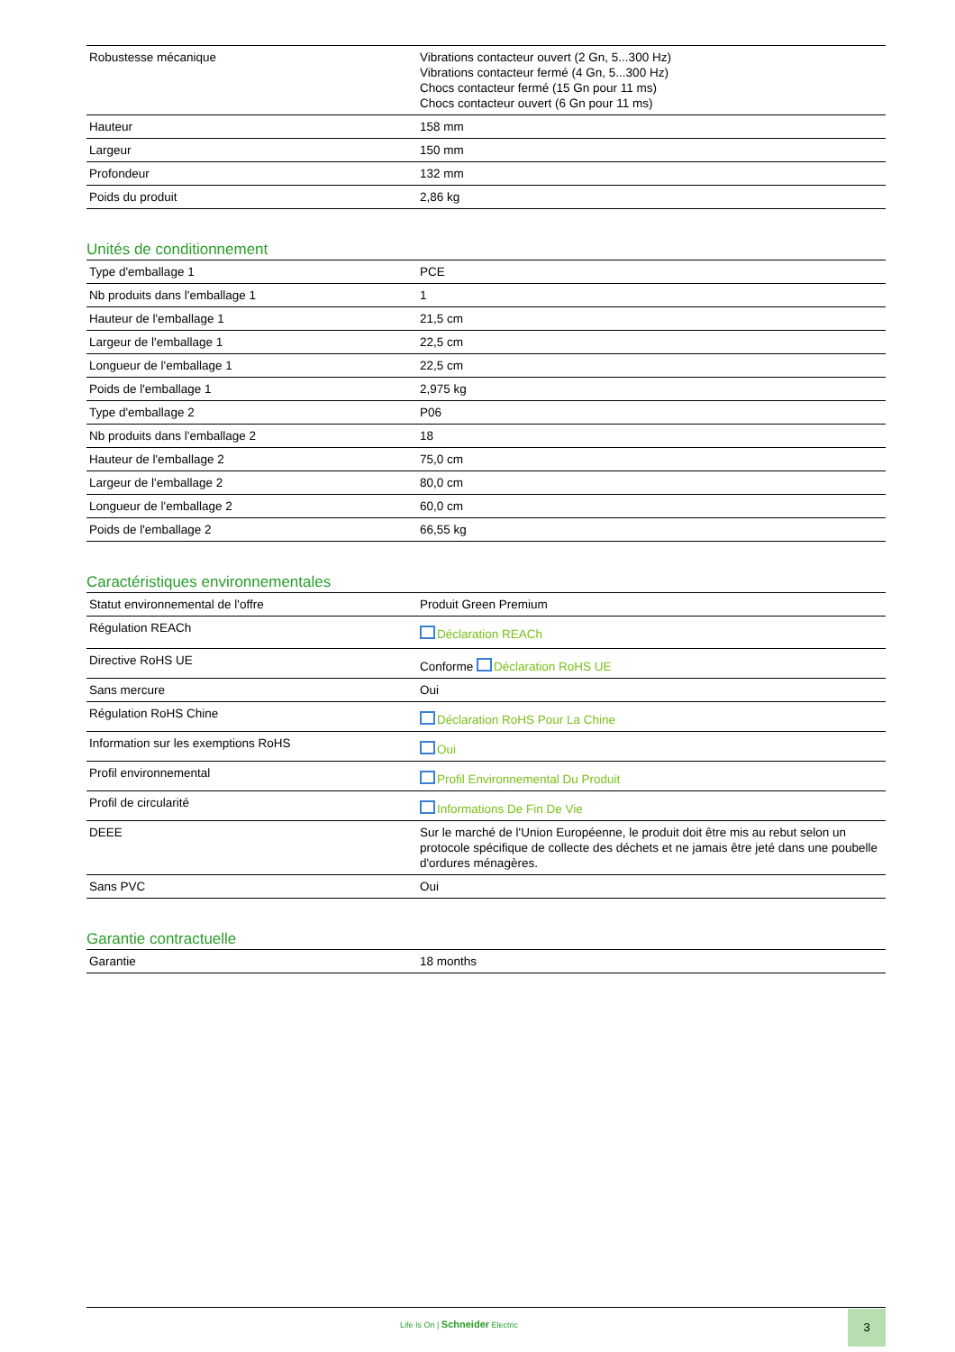| Robustesse mécanique | Vibrations contacteur ouvert (2 Gn, 5...300 Hz) Vibrations contacteur fermé (4 Gn, 5...300 Hz) Chocs contacteur fermé (15 Gn pour 11 ms) Chocs contacteur ouvert (6 Gn pour 11 ms) |
| Hauteur | 158 mm |
| Largeur | 150 mm |
| Profondeur | 132 mm |
| Poids du produit | 2,86 kg |
Unités de conditionnement
| Type d'emballage 1 | PCE |
| Nb produits dans l'emballage 1 | 1 |
| Hauteur de l'emballage 1 | 21,5 cm |
| Largeur de l'emballage 1 | 22,5 cm |
| Longueur de l'emballage 1 | 22,5 cm |
| Poids de l'emballage 1 | 2,975 kg |
| Type d'emballage 2 | P06 |
| Nb produits dans l'emballage 2 | 18 |
| Hauteur de l'emballage 2 | 75,0 cm |
| Largeur de l'emballage 2 | 80,0 cm |
| Longueur de l'emballage 2 | 60,0 cm |
| Poids de l'emballage 2 | 66,55 kg |
Caractéristiques environnementales
| Statut environnemental de l'offre | Produit Green Premium |
| Régulation REACh | Déclaration REACh |
| Directive RoHS UE | Conforme Déclaration RoHS UE |
| Sans mercure | Oui |
| Régulation RoHS Chine | Déclaration RoHS Pour La Chine |
| Information sur les exemptions RoHS | Oui |
| Profil environnemental | Profil Environnemental Du Produit |
| Profil de circularité | Informations De Fin De Vie |
| DEEE | Sur le marché de l'Union Européenne, le produit doit être mis au rebut selon un protocole spécifique de collecte des déchets et ne jamais être jeté dans une poubelle d'ordures ménagères. |
| Sans PVC | Oui |
Garantie contractuelle
| Garantie | 18 months |
Life Is On | Schneider Electric
3